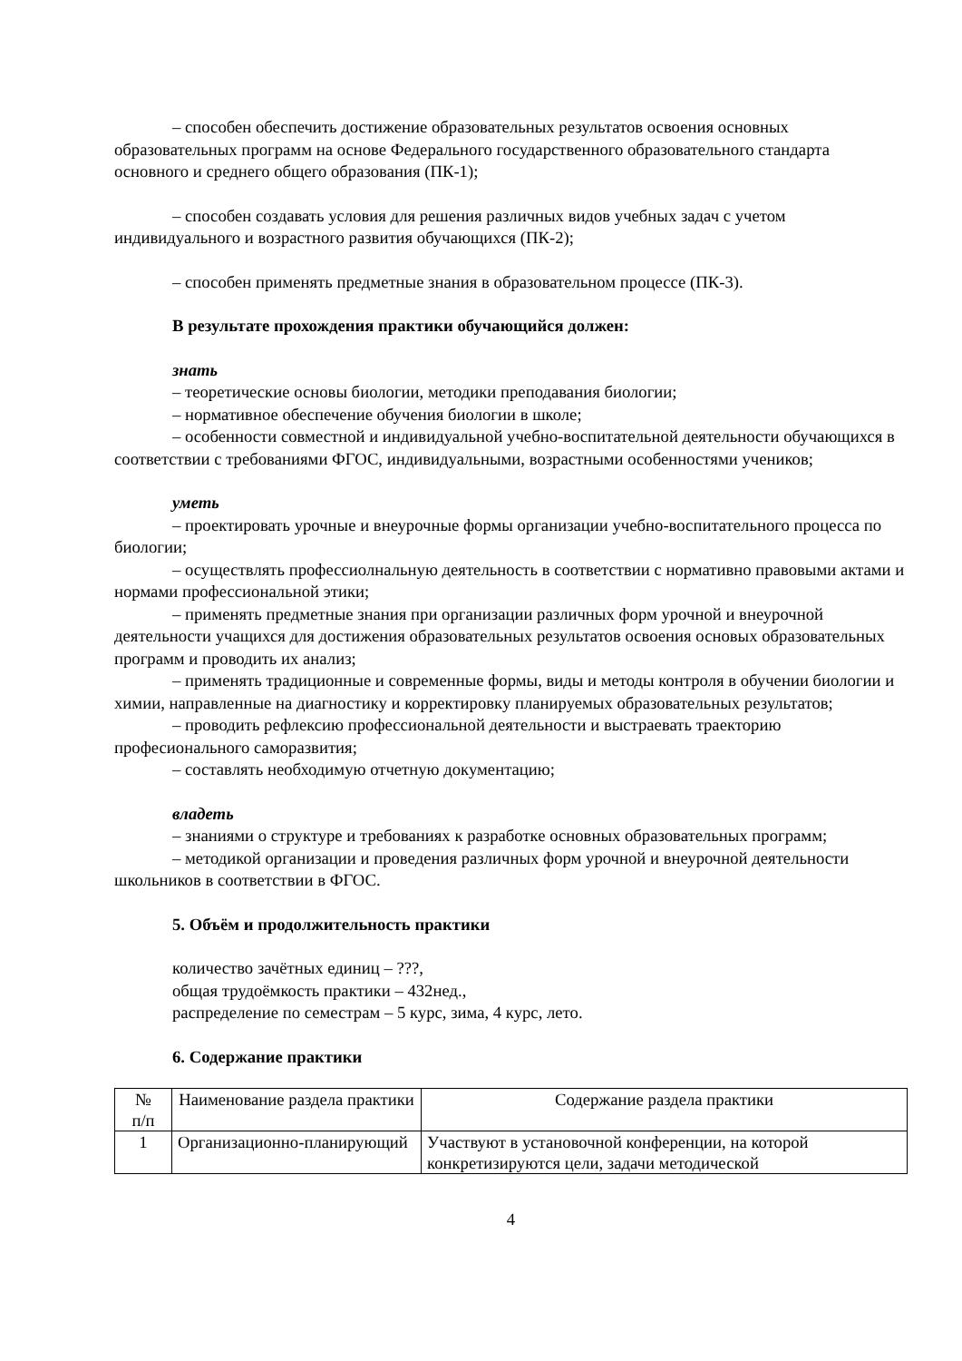– способен обеспечить достижение образовательных результатов освоения основных образовательных программ на основе Федерального государственного образовательного стандарта основного и среднего общего образования (ПК-1);
– способен создавать условия для решения различных видов учебных задач с учетом индивидуального и возрастного развития обучающихся (ПК-2);
– способен применять предметные знания в образовательном процессе (ПК-3).
В результате прохождения практики обучающийся должен:
знать
– теоретические основы биологии, методики преподавания биологии;
– нормативное обеспечение обучения биологии в школе;
– особенности совместной и индивидуальной учебно-воспитательной деятельности обучающихся в соответствии с требованиями ФГОС, индивидуальными, возрастными особенностями учеников;
уметь
– проектировать урочные и внеурочные формы организации учебно-воспитательного процесса по биологии;
– осуществлять профессиолнальную деятельность в соответствии с нормативно правовыми актами и нормами профессиональной этики;
– применять предметные знания при организации различных форм урочной и внеурочной деятельности учащихся для достижения образовательных результатов освоения основых образовательных программ и проводить их анализ;
– применять традиционные и современные формы, виды и методы контроля в обучении биологии и химии, направленные на диагностику и корректировку планируемых образовательных результатов;
– проводить рефлексию профессиональной деятельности и выстраевать траекторию професионального саморазвития;
– составлять необходимую отчетную документацию;
владеть
– знаниями о структуре и требованиях к разработке основных образовательных программ;
– методикой организации и проведения различных форм урочной и внеурочной деятельности школьников в соответствии в ФГОС.
5. Объём и продолжительность практики
количество зачётных единиц – ???,
общая трудоёмкость практики – 432нед.,
распределение по семестрам – 5 курс, зима, 4 курс, лето.
6. Содержание практики
| № п/п | Наименование раздела практики | Содержание раздела практики |
| 1 | Организационно-планирующий | Участвуют в установочной конференции, на которой конкретизируются цели, задачи методической |
4